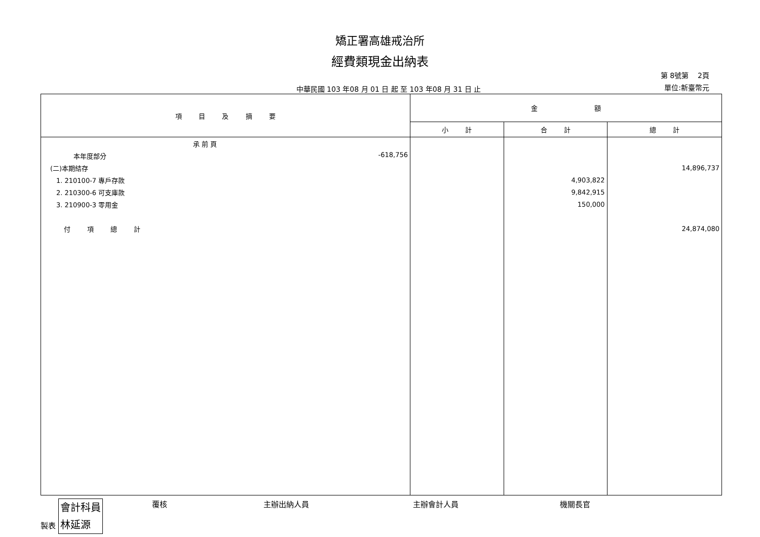矯正署高雄戒治所
經費類現金出納表
中華民國 103 年08 月 01 日 起 至 103 年08 月 31 日 止
第 8號第 2頁
單位:新臺幣元
| 項 目 及 摘 要 | 金 額 | | |
| --- | --- | --- | --- |
| | 小 計 | 合 計 | 總 計 |
| 承 前 頁 | | | |
| 本年度部分 -618,756 | | | |
| (二)本期結存 | | | 14,896,737 |
| 1. 210100-7 專戶存款 | | 4,903,822 | |
| 2. 210300-6 可支庫款 | | 9,842,915 | |
| 3. 210900-3 零用金 | | 150,000 | |
| 付 項 總 計 | | | 24,874,080 |
製表 會計科員
林延源
覆核 主辦出納人員 主辦會計人員 機關長官